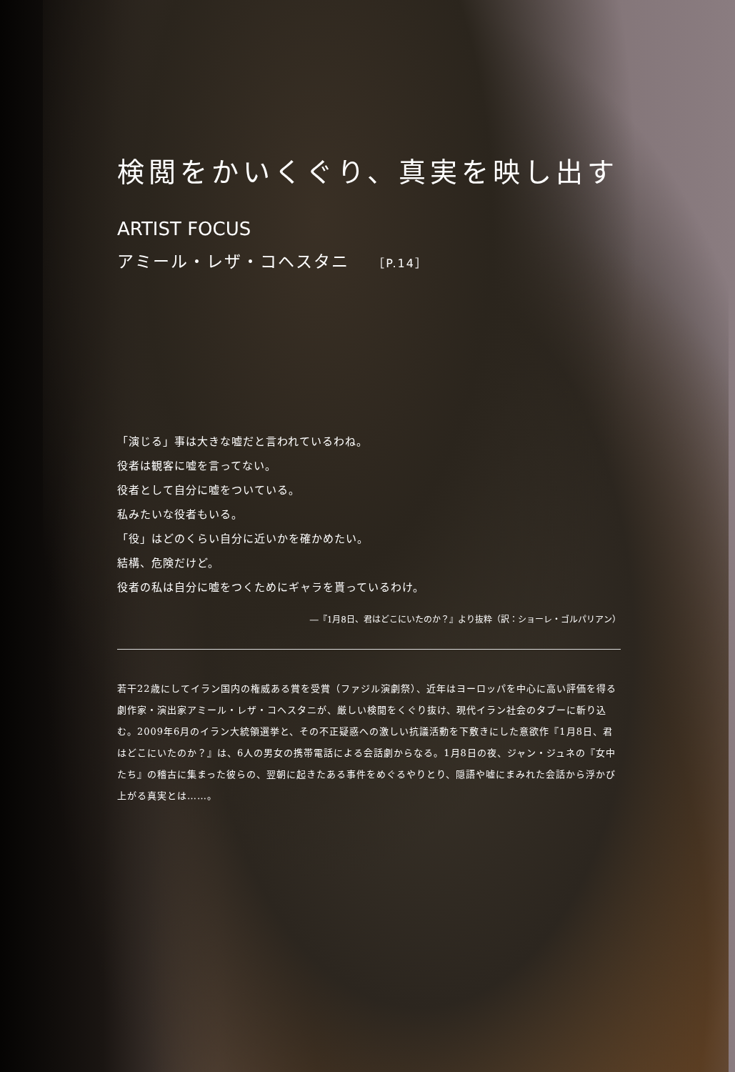検閲をかいくぐり、真実を映し出す
ARTIST FOCUS
アミール・レザ・コヘスタニ ［P.14］
「演じる」事は大きな嘘だと言われているわね。
役者は観客に嘘を言ってない。
役者として自分に嘘をついている。
私みたいな役者もいる。
「役」はどのくらい自分に近いかを確かめたい。
結構、危険だけど。
役者の私は自分に嘘をつくためにギャラを貰っているわけ。
―『1月8日、君はどこにいたのか？』より抜粋（訳：ショーレ・ゴルパリアン）
若干22歳にしてイラン国内の権威ある賞を受賞（ファジル演劇祭）、近年はヨーロッパを中心に高い評価を得る劇作家・演出家アミール・レザ・コヘスタニが、厳しい検閲をくぐり抜け、現代イラン社会のタブーに斬り込む。2009年6月のイラン大統領選挙と、その不正疑惑への激しい抗議活動を下敷きにした意欲作『1月8日、君はどこにいたのか？』は、6人の男女の携帯電話による会話劇からなる。1月8日の夜、ジャン・ジュネの『女中たち』の稽古に集まった彼らの、翌朝に起きたある事件をめぐるやりとり、隠語や嘘にまみれた会話から浮かび上がる真実とは……。